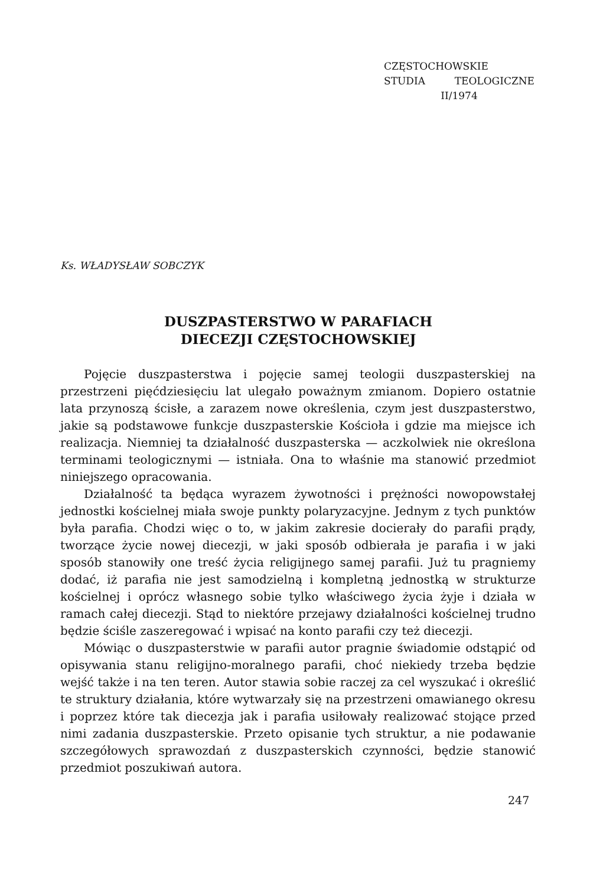CZĘSTOCHOWSKIE
STUDIA TEOLOGICZNE
II/1974
Ks. WŁADYSŁAW SOBCZYK
DUSZPASTERSTWO W PARAFIACH
DIECEZJI CZĘSTOCHOWSKIEJ
Pojęcie duszpasterstwa i pojęcie samej teologii duszpasterskiej na przestrzeni pięćdziesięciu lat ulegało poważnym zmianom. Dopiero ostatnie lata przynoszą ścisłe, a zarazem nowe określenia, czym jest duszpasterstwo, jakie są podstawowe funkcje duszpasterskie Kościoła i gdzie ma miejsce ich realizacja. Niemniej ta działalność duszpasterska — aczkolwiek nie określona terminami teologicznymi — istniała. Ona to właśnie ma stanowić przedmiot niniejszego opracowania.
Działalność ta będąca wyrazem żywotności i prężności nowopowstałej jednostki kościelnej miała swoje punkty polaryzacyjne. Jednym z tych punktów była parafia. Chodzi więc o to, w jakim zakresie docierały do parafii prądy, tworzące życie nowej diecezji, w jaki sposób odbierała je parafia i w jaki sposób stanowiły one treść życia religijnego samej parafii. Już tu pragniemy dodać, iż parafia nie jest samodzielną i kompletną jednostką w strukturze kościelnej i oprócz własnego sobie tylko właściwego życia żyje i działa w ramach całej diecezji. Stąd to niektóre przejawy działalności kościelnej trudno będzie ściśle zaszeregować i wpisać na konto parafii czy też diecezji.
Mówiąc o duszpasterstwie w parafii autor pragnie świadomie odstąpić od opisywania stanu religijno-moralnego parafii, choć niekiedy trzeba będzie wejść także i na ten teren. Autor stawia sobie raczej za cel wyszukać i określić te struktury działania, które wytwarzały się na przestrzeni omawianego okresu i poprzez które tak diecezja jak i parafia usiłowały realizować stojące przed nimi zadania duszpasterskie. Przeto opisanie tych struktur, a nie podawanie szczegółowych sprawozdań z duszpasterskich czynności, będzie stanowić przedmiot poszukiwań autora.
247